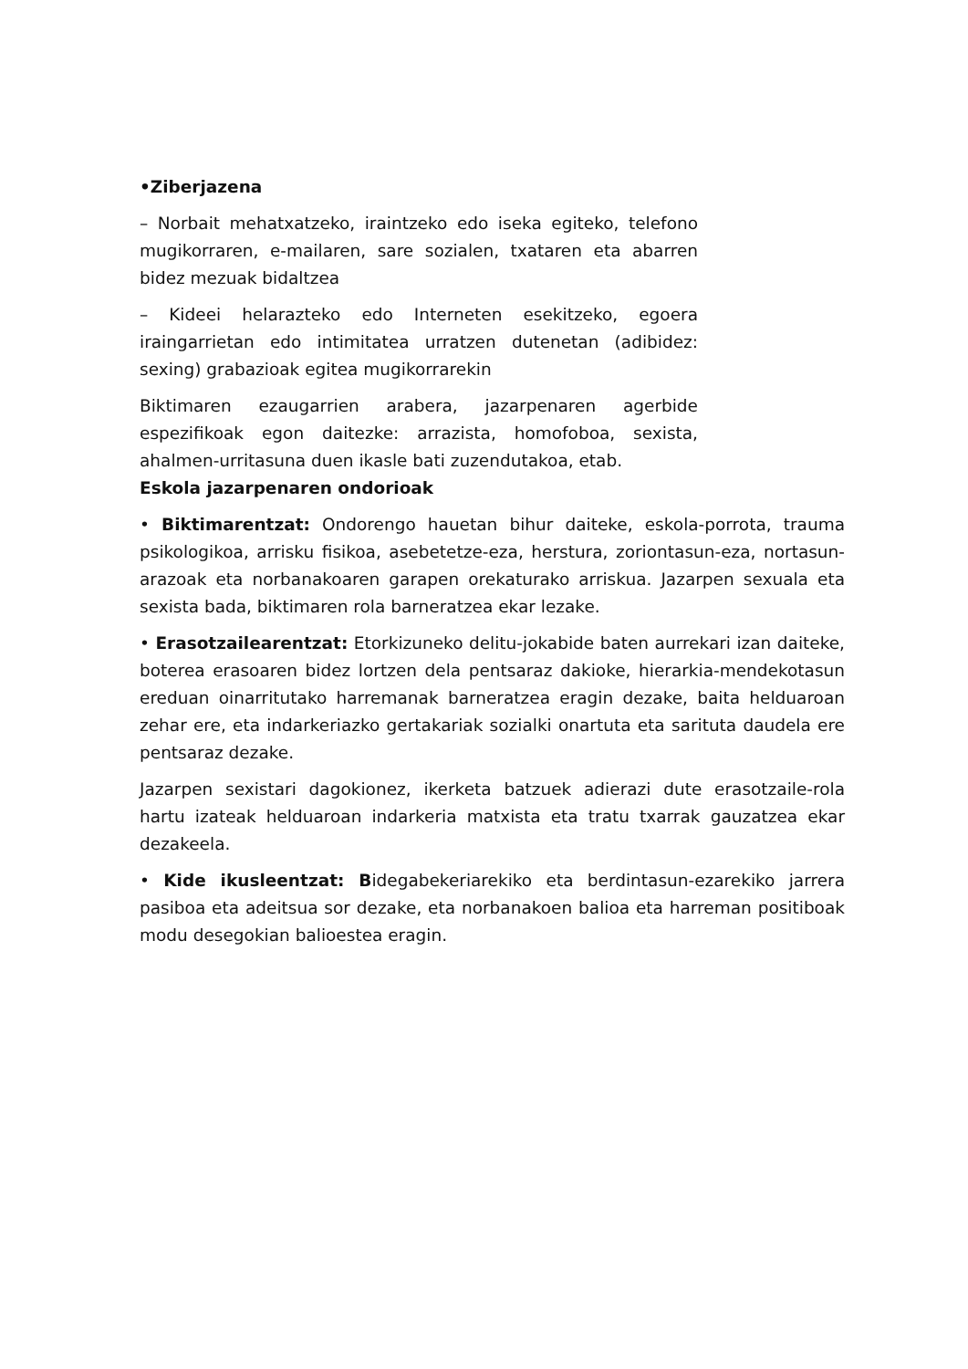•Ziberjazena
– Norbait mehatxatzeko, iraintzeko edo iseka egiteko, telefono mugikorraren, e-mailaren, sare sozialen, txataren eta abarren bidez mezuak bidaltzea
– Kideei helarazteko edo Interneten esekitzeko, egoera iraingarrietan edo intimitatea urratzen dutenetan (adibidez: sexing) grabazioak egitea mugikorrarekin
Biktimaren ezaugarrien arabera, jazarpenaren agerbide espezifikoak egon daitezke: arrazista, homofoboa, sexista, ahalmen-urritasuna duen ikasle bati zuzendutakoa, etab.
Eskola jazarpenaren ondorioak
• Biktimarentzat: Ondorengo hauetan bihur daiteke, eskola-porrota, trauma psikologikoa, arrisku fisikoa, asebetetze-eza, herstura, zoriontasun-eza, nortasun-arazoak eta norbanakoaren garapen orekaturako arriskua. Jazarpen sexuala eta sexista bada, biktimaren rola barneratzea ekar lezake.
• Erasotzailearentzat: Etorkizuneko delitu-jokabide baten aurrekari izan daiteke, boterea erasoaren bidez lortzen dela pentsaraz dakioke, hierarkia-mendekotasun ereduan oinarritutako harremanak barneratzea eragin dezake, baita helduaroan zehar ere, eta indarkeriazko gertakariak sozialki onartuta eta sarituta daudela ere pentsaraz dezake.
Jazarpen sexistari dagokionez, ikerketa batzuek adierazi dute erasotzaile-rola hartu izateak helduaroan indarkeria matxista eta tratu txarrak gauzatzea ekar dezakeela.
• Kide ikusleentzat: Bidegabekeriarekiko eta berdintasun-ezarekiko jarrera pasiboa eta adeitsua sor dezake, eta norbanakoen balioa eta harreman positiboak modu desegokian balioestea eragin.